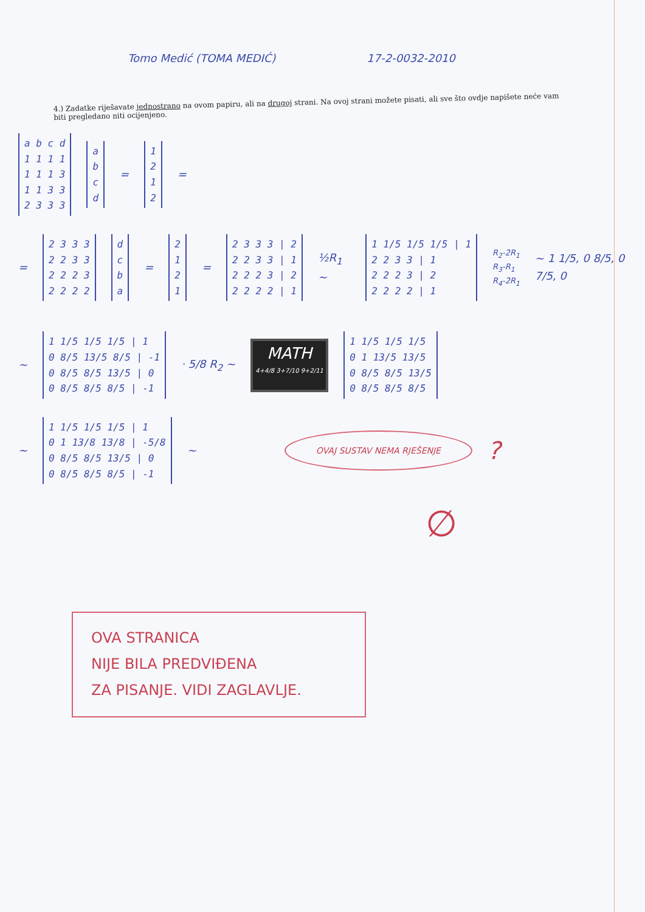Tomo Medić (TOMA MEDIĆ) 17-2-0032-2010
4.) Zadatke riješavate jednostrano na ovom papiru, ali na drugoj strani. Na ovoj strani možete pisati, ali sve što ovdje napišete neće vam biti pregledano niti ocijenjeno.
a b c d
1 1 1 1
1 1 1 3
1 1 3 3
2 3 3 3
a
b
c
d
=
1
2
1
2
=
=
2 3 3 3
2 2 3 3
2 2 2 3
2 2 2 2
d
c
b
a
=
2
1
2
1
=
2 3 3 3 | 2
2 2 3 3 | 1
2 2 2 3 | 2
2 2 2 2 | 1
½R<sub>1</sub> ~
1 1/5 1/5 1/5 | 1
2 2 3 3 | 1
2 2 2 3 | 2
2 2 2 2 | 1
R<sub>2</sub>-2R<sub>1</sub>
R<sub>3</sub>-R<sub>1</sub>
R<sub>4</sub>-2R<sub>1</sub> ~ 1 1/5, 0 8/5, 0 7/5, 0
~
1 1/5 1/5 1/5 | 1
0 8/5 13/5 8/5 | -1
0 8/5 8/5 13/5 | 0
0 8/5 8/5 8/5 | -1
· 5/8 R<sub>2</sub> ~
MATH
4+4/8 3+7/10 9+2/11
1 1/5 1/5 1/5
0 1 13/5 13/5
0 8/5 8/5 13/5
0 8/5 8/5 8/5
~
1 1/5 1/5 1/5 | 1
0 1 13/8 13/8 | -5/8
0 8/5 8/5 13/5 | 0
0 8/5 8/5 8/5 | -1
~ OVAJ SUSTAV NEMA RJEŠENJE?
∅
OVA STRANICA
NIJE BILA PREDVIĐENA
ZA PISANJE. VIDI ZAGLAVLJE.